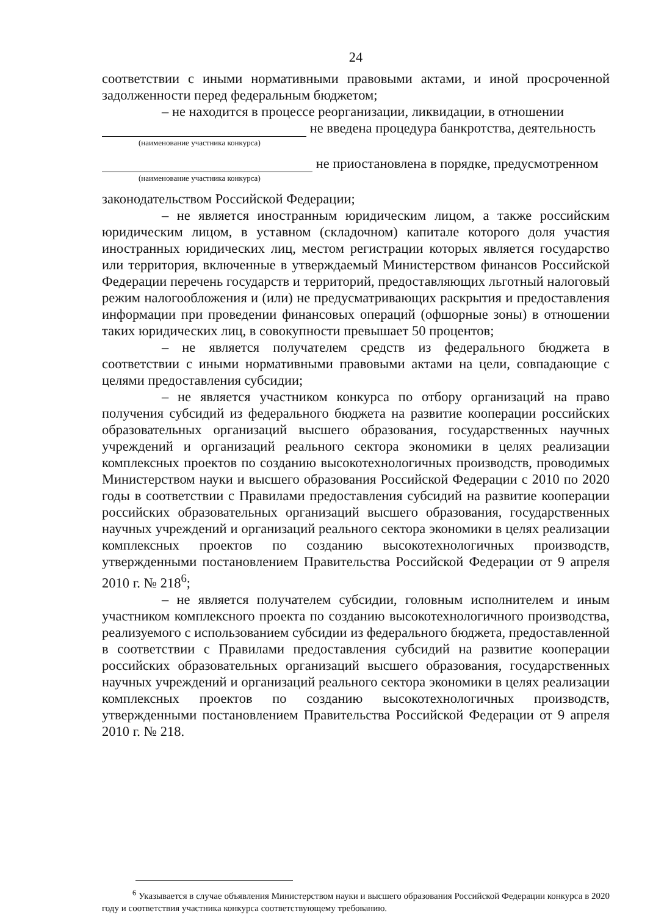24
соответствии с иными нормативными правовыми актами, и иной просроченной задолженности перед федеральным бюджетом;
– не находится в процессе реорганизации, ликвидации, в отношении
не введена процедура банкротства, деятельность
(наименование участника конкурса)
не приостановлена в порядке, предусмотренном
(наименование участника конкурса)
законодательством Российской Федерации;
– не является иностранным юридическим лицом, а также российским юридическим лицом, в уставном (складочном) капитале которого доля участия иностранных юридических лиц, местом регистрации которых является государство или территория, включенные в утверждаемый Министерством финансов Российской Федерации перечень государств и территорий, предоставляющих льготный налоговый режим налогообложения и (или) не предусматривающих раскрытия и предоставления информации при проведении финансовых операций (офшорные зоны) в отношении таких юридических лиц, в совокупности превышает 50 процентов;
– не является получателем средств из федерального бюджета в соответствии с иными нормативными правовыми актами на цели, совпадающие с целями предоставления субсидии;
– не является участником конкурса по отбору организаций на право получения субсидий из федерального бюджета на развитие кооперации российских образовательных организаций высшего образования, государственных научных учреждений и организаций реального сектора экономики в целях реализации комплексных проектов по созданию высокотехнологичных производств, проводимых Министерством науки и высшего образования Российской Федерации с 2010 по 2020 годы в соответствии с Правилами предоставления субсидий на развитие кооперации российских образовательных организаций высшего образования, государственных научных учреждений и организаций реального сектора экономики в целях реализации комплексных проектов по созданию высокотехнологичных производств, утвержденными постановлением Правительства Российской Федерации от 9 апреля 2010 г. № 218<sup>6</sup>;
– не является получателем субсидии, головным исполнителем и иным участником комплексного проекта по созданию высокотехнологичного производства, реализуемого с использованием субсидии из федерального бюджета, предоставленной в соответствии с Правилами предоставления субсидий на развитие кооперации российских образовательных организаций высшего образования, государственных научных учреждений и организаций реального сектора экономики в целях реализации комплексных проектов по созданию высокотехнологичных производств, утвержденными постановлением Правительства Российской Федерации от 9 апреля 2010 г. № 218.
<sup>6</sup> Указывается в случае объявления Министерством науки и высшего образования Российской Федерации конкурса в 2020 году и соответствия участника конкурса соответствующему требованию.